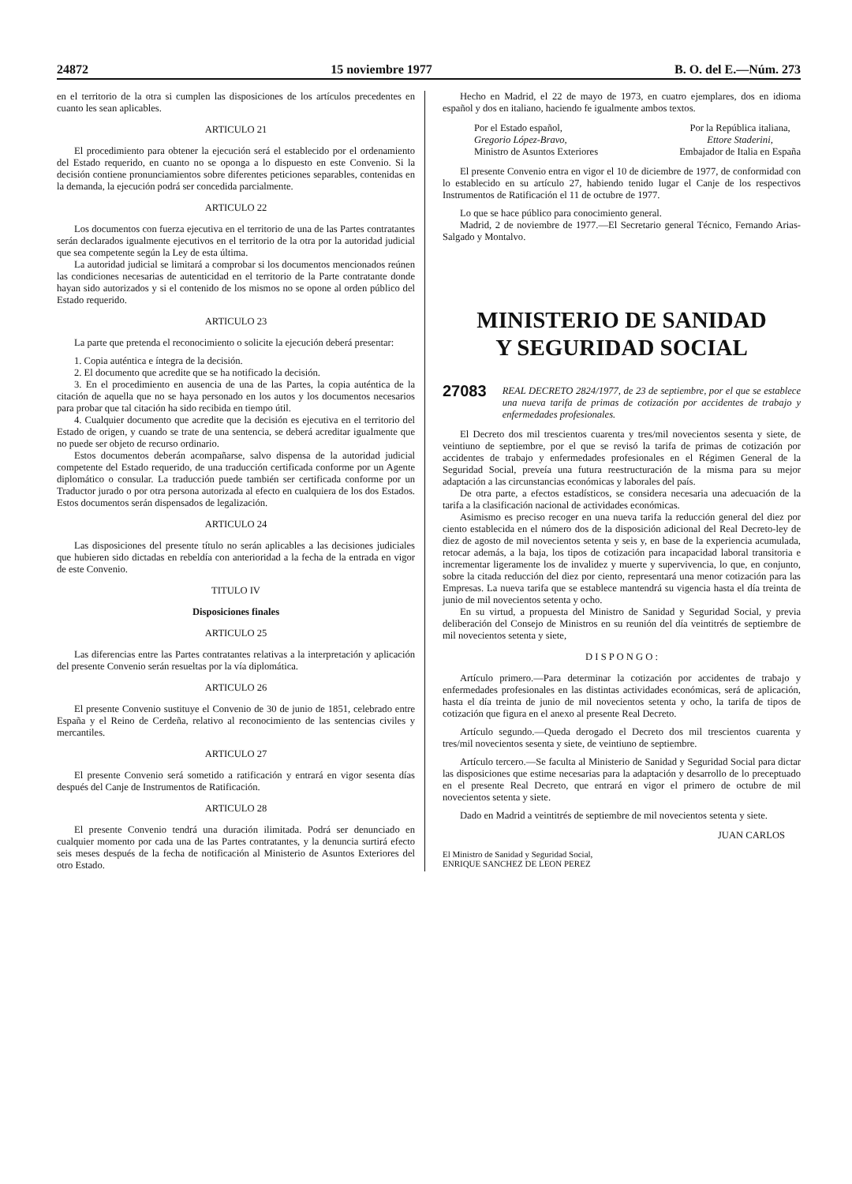24872 15 noviembre 1977 B. O. del E.—Núm. 273
en el territorio de la otra si cumplen las disposiciones de los artículos precedentes en cuanto les sean aplicables.
ARTICULO 21
El procedimiento para obtener la ejecución será el establecido por el ordenamiento del Estado requerido, en cuanto no se oponga a lo dispuesto en este Convenio. Si la decisión contiene pronunciamientos sobre diferentes peticiones separables, contenidas en la demanda, la ejecución podrá ser concedida parcialmente.
ARTICULO 22
Los documentos con fuerza ejecutiva en el territorio de una de las Partes contratantes serán declarados igualmente ejecutivos en el territorio de la otra por la autoridad judicial que sea competente según la Ley de esta última.
La autoridad judicial se limitará a comprobar si los documentos mencionados reúnen las condiciones necesarias de autenticidad en el territorio de la Parte contratante donde hayan sido autorizados y si el contenido de los mismos no se opone al orden público del Estado requerido.
ARTICULO 23
La parte que pretenda el reconocimiento o solicite la ejecución deberá presentar:
1. Copia auténtica e íntegra de la decisión.
2. El documento que acredite que se ha notificado la decisión.
3. En el procedimiento en ausencia de una de las Partes, la copia auténtica de la citación de aquella que no se haya personado en los autos y los documentos necesarios para probar que tal citación ha sido recibida en tiempo útil.
4. Cualquier documento que acredite que la decisión es ejecutiva en el territorio del Estado de origen, y cuando se trate de una sentencia, se deberá acreditar igualmente que no puede ser objeto de recurso ordinario.
Estos documentos deberán acompañarse, salvo dispensa de la autoridad judicial competente del Estado requerido, de una traducción certificada conforme por un Agente diplomático o consular. La traducción puede también ser certificada conforme por un Traductor jurado o por otra persona autorizada al efecto en cualquiera de los dos Estados. Estos documentos serán dispensados de legalización.
ARTICULO 24
Las disposiciones del presente título no serán aplicables a las decisiones judiciales que hubieren sido dictadas en rebeldía con anterioridad a la fecha de la entrada en vigor de este Convenio.
TITULO IV
Disposiciones finales
ARTICULO 25
Las diferencias entre las Partes contratantes relativas a la interpretación y aplicación del presente Convenio serán resueltas por la vía diplomática.
ARTICULO 26
El presente Convenio sustituye el Convenio de 30 de junio de 1851, celebrado entre España y el Reino de Cerdeña, relativo al reconocimiento de las sentencias civiles y mercantiles.
ARTICULO 27
El presente Convenio será sometido a ratificación y entrará en vigor sesenta días después del Canje de Instrumentos de Ratificación.
ARTICULO 28
El presente Convenio tendrá una duración ilimitada. Podrá ser denunciado en cualquier momento por cada una de las Partes contratantes, y la denuncia surtirá efecto seis meses después de la fecha de notificación al Ministerio de Asuntos Exteriores del otro Estado.
Hecho en Madrid, el 22 de mayo de 1973, en cuatro ejemplares, dos en idioma español y dos en italiano, haciendo fe igualmente ambos textos.
Por el Estado español,
Gregorio López-Bravo,
Ministro de Asuntos Exteriores Por la República italiana,
Ettore Staderini,
Embajador de Italia en España
El presente Convenio entra en vigor el 10 de diciembre de 1977, de conformidad con lo establecido en su artículo 27, habiendo tenido lugar el Canje de los respectivos Instrumentos de Ratificación el 11 de octubre de 1977.
Lo que se hace público para conocimiento general.
Madrid, 2 de noviembre de 1977.—El Secretario general Técnico, Fernando Arias-Salgado y Montalvo.
MINISTERIO DE SANIDAD
Y SEGURIDAD SOCIAL
27083 REAL DECRETO 2824/1977, de 23 de septiembre, por el que se establece una nueva tarifa de primas de cotización por accidentes de trabajo y enfermedades profesionales.
El Decreto dos mil trescientos cuarenta y tres/mil novecientos sesenta y siete, de veintiuno de septiembre, por el que se revisó la tarifa de primas de cotización por accidentes de trabajo y enfermedades profesionales en el Régimen General de la Seguridad Social, preveía una futura reestructuración de la misma para su mejor adaptación a las circunstancias económicas y laborales del país.
De otra parte, a efectos estadísticos, se considera necesaria una adecuación de la tarifa a la clasificación nacional de actividades económicas.
Asimismo es preciso recoger en una nueva tarifa la reducción general del diez por ciento establecida en el número dos de la disposición adicional del Real Decreto-ley de diez de agosto de mil novecientos setenta y seis y, en base de la experiencia acumulada, retocar además, a la baja, los tipos de cotización para incapacidad laboral transitoria e incrementar ligeramente los de invalidez y muerte y supervivencia, lo que, en conjunto, sobre la citada reducción del diez por ciento, representará una menor cotización para las Empresas. La nueva tarifa que se establece mantendrá su vigencia hasta el día treinta de junio de mil novecientos setenta y ocho.
En su virtud, a propuesta del Ministro de Sanidad y Seguridad Social, y previa deliberación del Consejo de Ministros en su reunión del día veintitrés de septiembre de mil novecientos setenta y siete,
D I S P O N G O :
Artículo primero.—Para determinar la cotización por accidentes de trabajo y enfermedades profesionales en las distintas actividades económicas, será de aplicación, hasta el día treinta de junio de mil novecientos setenta y ocho, la tarifa de tipos de cotización que figura en el anexo al presente Real Decreto.
Artículo segundo.—Queda derogado el Decreto dos mil trescientos cuarenta y tres/mil novecientos sesenta y siete, de veintiuno de septiembre.
Artículo tercero.—Se faculta al Ministerio de Sanidad y Seguridad Social para dictar las disposiciones que estime necesarias para la adaptación y desarrollo de lo preceptuado en el presente Real Decreto, que entrará en vigor el primero de octubre de mil novecientos setenta y siete.
Dado en Madrid a veintitrés de septiembre de mil novecientos setenta y siete.
JUAN CARLOS
El Ministro de Sanidad y Seguridad Social,
ENRIQUE SANCHEZ DE LEON PEREZ